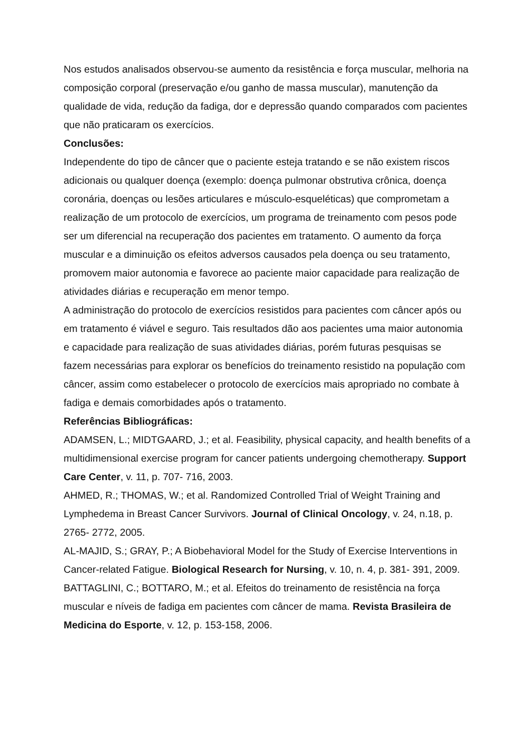Nos estudos analisados observou-se aumento da resistência e força muscular, melhoria na composição corporal (preservação e/ou ganho de massa muscular), manutenção da qualidade de vida, redução da fadiga, dor e depressão quando comparados com pacientes que não praticaram os exercícios.
Conclusões:
Independente do tipo de câncer que o paciente esteja tratando e se não existem riscos adicionais ou qualquer doença (exemplo: doença pulmonar obstrutiva crônica, doença coronária, doenças ou lesões articulares e músculo-esqueléticas) que comprometam a realização de um protocolo de exercícios, um programa de treinamento com pesos pode ser um diferencial na recuperação dos pacientes em tratamento. O aumento da força muscular e a diminuição os efeitos adversos causados pela doença ou seu tratamento, promovem maior autonomia e favorece ao paciente maior capacidade para realização de atividades diárias e recuperação em menor tempo.
A administração do protocolo de exercícios resistidos para pacientes com câncer após ou em tratamento é viável e seguro. Tais resultados dão aos pacientes uma maior autonomia e capacidade para realização de suas atividades diárias, porém futuras pesquisas se fazem necessárias para explorar os benefícios do treinamento resistido na população com câncer, assim como estabelecer o protocolo de exercícios mais apropriado no combate à fadiga e demais comorbidades após o tratamento.
Referências Bibliográficas:
ADAMSEN, L.; MIDTGAARD, J.; et al. Feasibility, physical capacity, and health benefits of a multidimensional exercise program for cancer patients undergoing chemotherapy. Support Care Center, v. 11, p. 707- 716, 2003.
AHMED, R.; THOMAS, W.; et al. Randomized Controlled Trial of Weight Training and Lymphedema in Breast Cancer Survivors. Journal of Clinical Oncology, v. 24, n.18, p. 2765- 2772, 2005.
AL-MAJID, S.; GRAY, P.; A Biobehavioral Model for the Study of Exercise Interventions in Cancer-related Fatigue. Biological Research for Nursing, v. 10, n. 4, p. 381- 391, 2009.
BATTAGLINI, C.; BOTTARO, M.; et al. Efeitos do treinamento de resistência na força muscular e níveis de fadiga em pacientes com câncer de mama. Revista Brasileira de Medicina do Esporte, v. 12, p. 153-158, 2006.